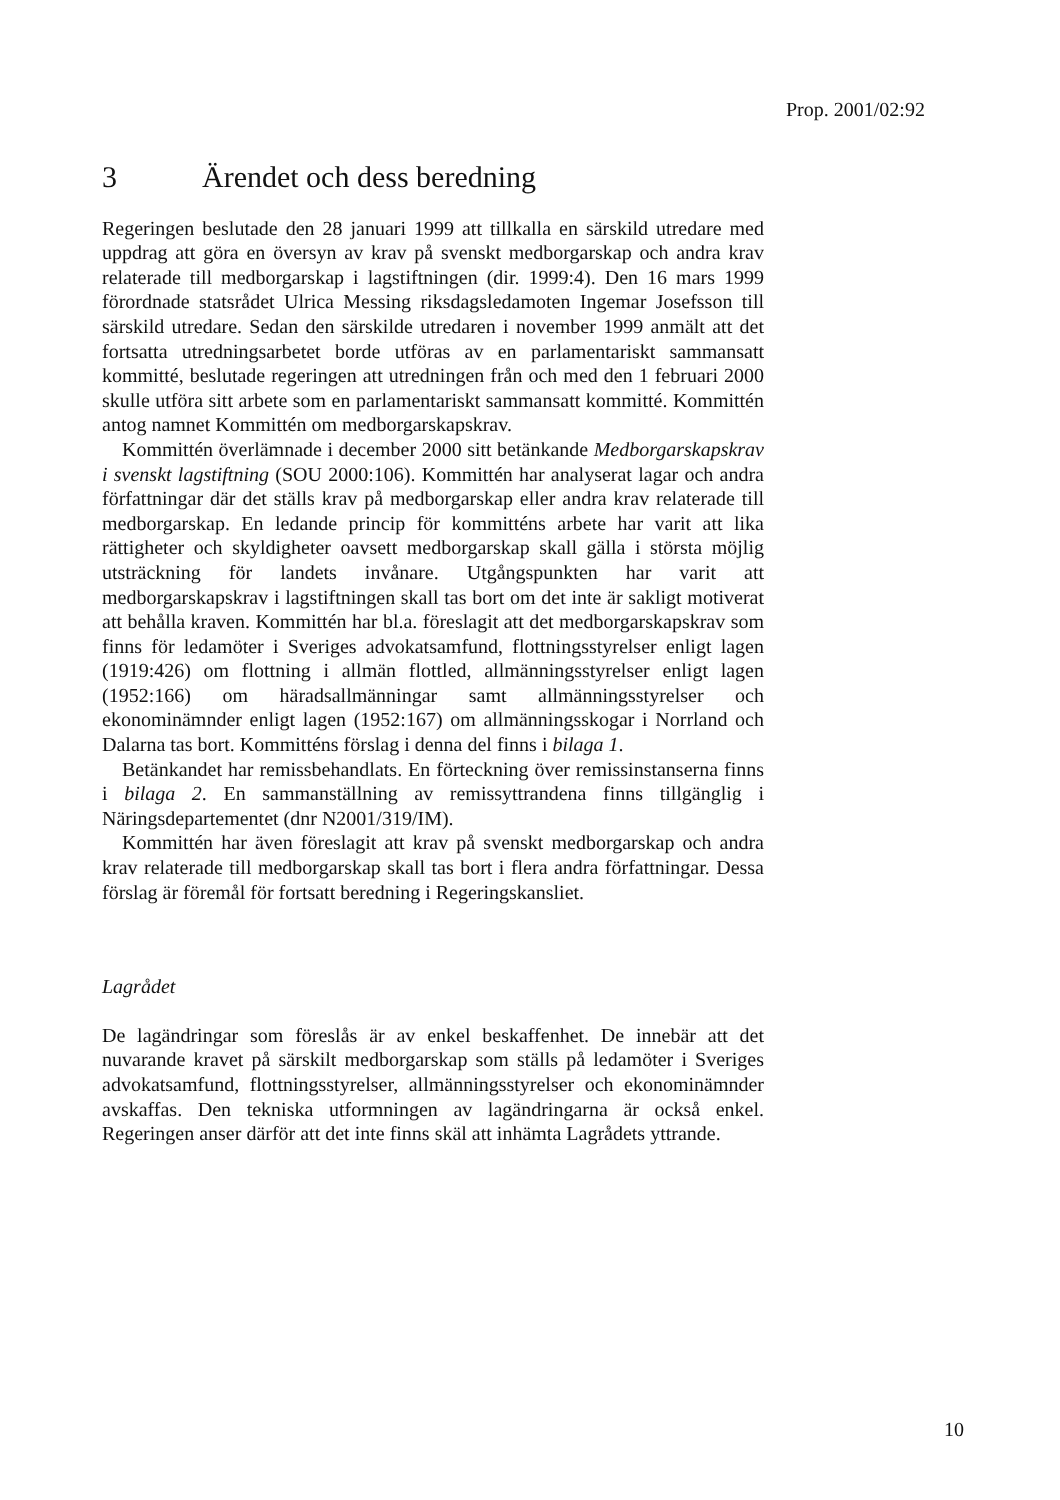Prop. 2001/02:92
3 Ärendet och dess beredning
Regeringen beslutade den 28 januari 1999 att tillkalla en särskild utredare med uppdrag att göra en översyn av krav på svenskt medborgarskap och andra krav relaterade till medborgarskap i lagstiftningen (dir. 1999:4). Den 16 mars 1999 förordnade statsrådet Ulrica Messing riksdagsledamoten Ingemar Josefsson till särskild utredare. Sedan den särskilde utredaren i november 1999 anmält att det fortsatta utredningsarbetet borde utföras av en parlamentariskt sammansatt kommitté, beslutade regeringen att utredningen från och med den 1 februari 2000 skulle utföra sitt arbete som en parlamentariskt sammansatt kommitté. Kommittén antog namnet Kommittén om medborgarskapskrav.
Kommittén överlämnade i december 2000 sitt betänkande Medborgarskapskrav i svenskt lagstiftning (SOU 2000:106). Kommittén har analyserat lagar och andra författningar där det ställs krav på medborgarskap eller andra krav relaterade till medborgarskap. En ledande princip för kommitténs arbete har varit att lika rättigheter och skyldigheter oavsett medborgarskap skall gälla i största möjlig utsträckning för landets invånare. Utgångspunkten har varit att medborgarskapskrav i lagstiftningen skall tas bort om det inte är sakligt motiverat att behålla kraven. Kommittén har bl.a. föreslagit att det medborgarskapskrav som finns för ledamöter i Sveriges advokatsamfund, flottningsstyrelser enligt lagen (1919:426) om flottning i allmän flottled, allmänningsstyrelser enligt lagen (1952:166) om häradsallmänningar samt allmänningsstyrelser och ekonominämnder enligt lagen (1952:167) om allmänningsskogar i Norrland och Dalarna tas bort. Kommitténs förslag i denna del finns i bilaga 1.
Betänkandet har remissbehandlats. En förteckning över remissinstanserna finns i bilaga 2. En sammanställning av remissyttrandena finns tillgänglig i Näringsdepartementet (dnr N2001/319/IM).
Kommittén har även föreslagit att krav på svenskt medborgarskap och andra krav relaterade till medborgarskap skall tas bort i flera andra författningar. Dessa förslag är föremål för fortsatt beredning i Regeringskansliet.
Lagrådet
De lagändringar som föreslås är av enkel beskaffenhet. De innebär att det nuvarande kravet på särskilt medborgarskap som ställs på ledamöter i Sveriges advokatsamfund, flottningsstyrelser, allmänningsstyrelser och ekonominämnder avskaffas. Den tekniska utformningen av lagändringarna är också enkel. Regeringen anser därför att det inte finns skäl att inhämta Lagrådets yttrande.
10